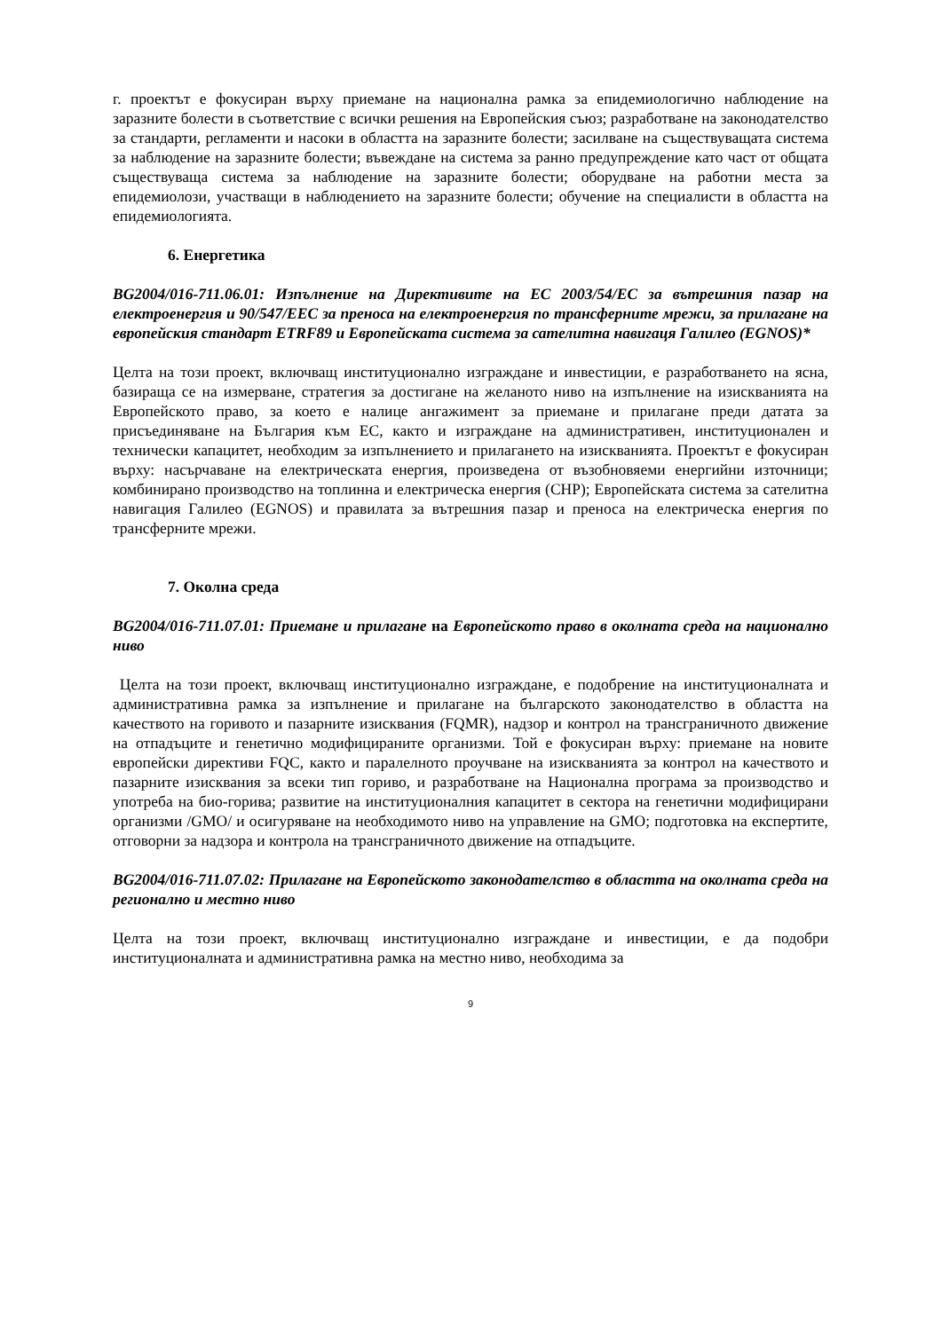г. проектът е фокусиран върху приемане на национална рамка за епидемиологично наблюдение на заразните болести в съответствие с всички решения на Европейския съюз; разработване на законодателство за стандарти, регламенти и насоки в областта на заразните болести; засилване на съществуващата система за наблюдение на заразните болести; въвеждане на система за ранно предупреждение като част от общата съществуваща система за наблюдение на заразните болести; оборудване на работни места за епидемиолози, участващи в наблюдението на заразните болести; обучение на специалисти в областта на епидемиологията.
6. Енергетика
BG2004/016-711.06.01: Изпълнение на Директивите на ЕС 2003/54/ЕС за вътрешния пазар на електроенергия и 90/547/ЕЕС за преноса на електроенергия по трансферните мрежи, за прилагане на европейския стандарт ETRF89 и Европейската система за сателитна навигаця Галилео (EGNOS)*
Целта на този проект, включващ институционално изграждане и инвестиции, е разработването на ясна, базираща се на измерване, стратегия за достигане на желаното ниво на изпълнение на изискванията на Европейското право, за което е налице ангажимент за приемане и прилагане преди датата за присъединяване на България към ЕС, както и изграждане на административен, институционален и технически капацитет, необходим за изпълнението и прилагането на изискванията. Проектът е фокусиран върху: насърчаване на електрическата енергия, произведена от възобновяеми енергийни източници; комбинирано производство на топлинна и електрическа енергия (CHP); Европейската система за сателитна навигация Галилео (EGNOS) и правилата за вътрешния пазар и преноса на електрическа енергия по трансферните мрежи.
7. Околна среда
BG2004/016-711.07.01: Приемане и прилагане на Европейското право в околната среда на национално ниво
Целта на този проект, включващ институционално изграждане, е подобрение на институционалната и административна рамка за изпълнение и прилагане на българското законодателство в областта на качеството на горивото и пазарните изисквания (FQMR), надзор и контрол на трансграничното движение на отпадъците и генетично модифицираните организми. Той е фокусиран върху: приемане на новите европейски директиви FQC, както и паралелното проучване на изискванията за контрол на качеството и пазарните изисквания за всеки тип гориво, и разработване на Национална програма за производство и употреба на био-горива; развитие на институционалния капацитет в сектора на генетични модифицирани организми /GMO/ и осигуряване на необходимото ниво на управление на GMO; подготовка на експертите, отговорни за надзора и контрола на трансграничното движение на отпадъците.
BG2004/016-711.07.02: Прилагане на Европейското законодателство в областта на околната среда на регионално и местно ниво
Целта на този проект, включващ институционално изграждане и инвестиции, е да подобри институционалната и административна рамка на местно ниво, необходима за
9